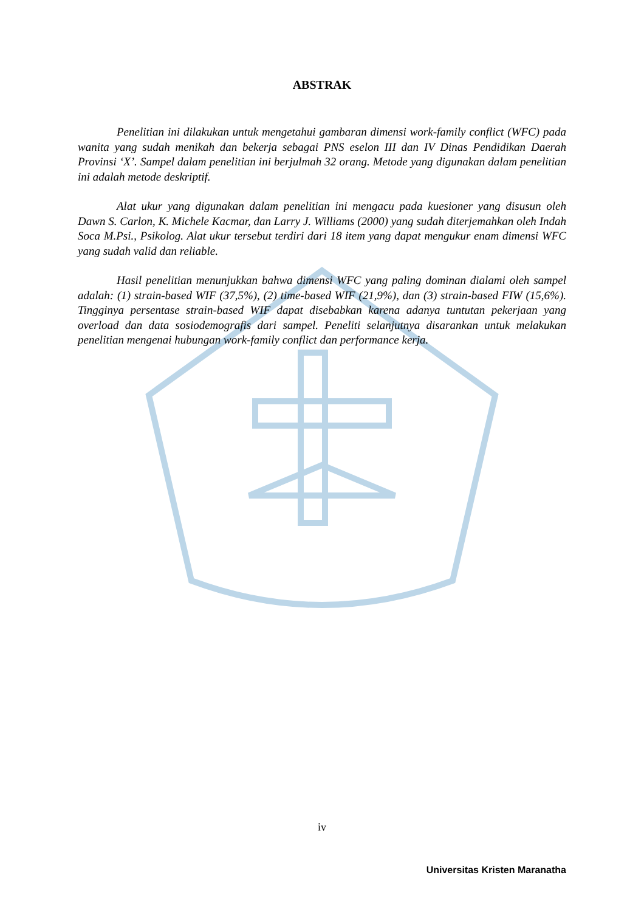ABSTRAK
Penelitian ini dilakukan untuk mengetahui gambaran dimensi work-family conflict (WFC) pada wanita yang sudah menikah dan bekerja sebagai PNS eselon III dan IV Dinas Pendidikan Daerah Provinsi ‘X’. Sampel dalam penelitian ini berjulmah 32 orang. Metode yang digunakan dalam penelitian ini adalah metode deskriptif.
Alat ukur yang digunakan dalam penelitian ini mengacu pada kuesioner yang disusun oleh Dawn S. Carlon, K. Michele Kacmar, dan Larry J. Williams (2000) yang sudah diterjemahkan oleh Indah Soca M.Psi., Psikolog. Alat ukur tersebut terdiri dari 18 item yang dapat mengukur enam dimensi WFC yang sudah valid dan reliable.
Hasil penelitian menunjukkan bahwa dimensi WFC yang paling dominan dialami oleh sampel adalah: (1) strain-based WIF (37,5%), (2) time-based WIF (21,9%), dan (3) strain-based FIW (15,6%). Tingginya persentase strain-based WIF dapat disebabkan karena adanya tuntutan pekerjaan yang overload dan data sosiodemografis dari sampel. Peneliti selanjutnya disarankan untuk melakukan penelitian mengenai hubungan work-family conflict dan performance kerja.
iv
Universitas Kristen Maranatha